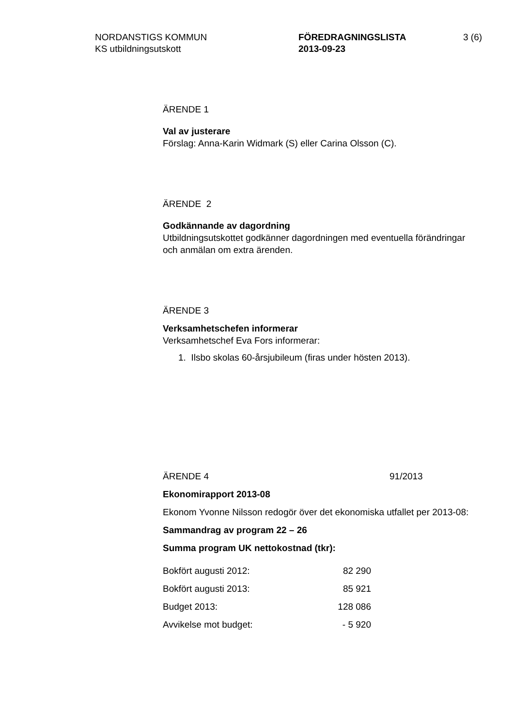NORDANSTIGS KOMMUN
KS utbildningsutskott
FÖREDRAGNINGSLISTA
2013-09-23
3 (6)
ÄRENDE 1
Val av justerare
Förslag: Anna-Karin Widmark (S) eller Carina Olsson (C).
ÄRENDE 2
Godkännande av dagordning
Utbildningsutskottet godkänner dagordningen med eventuella förändringar och anmälan om extra ärenden.
ÄRENDE 3
Verksamhetschefen informerar
Verksamhetschef Eva Fors informerar:
1. Ilsbo skolas 60-årsjubileum (firas under hösten 2013).
ÄRENDE 4 91/2013
Ekonomirapport 2013-08
Ekonom Yvonne Nilsson redogör över det ekonomiska utfallet per 2013-08:
Sammandrag av program 22 – 26
Summa program UK nettokostnad (tkr):
| Bokfört augusti 2012: | 82 290 |
| Bokfört augusti 2013: | 85 921 |
| Budget 2013: | 128 086 |
| Avvikelse mot budget: | - 5 920 |